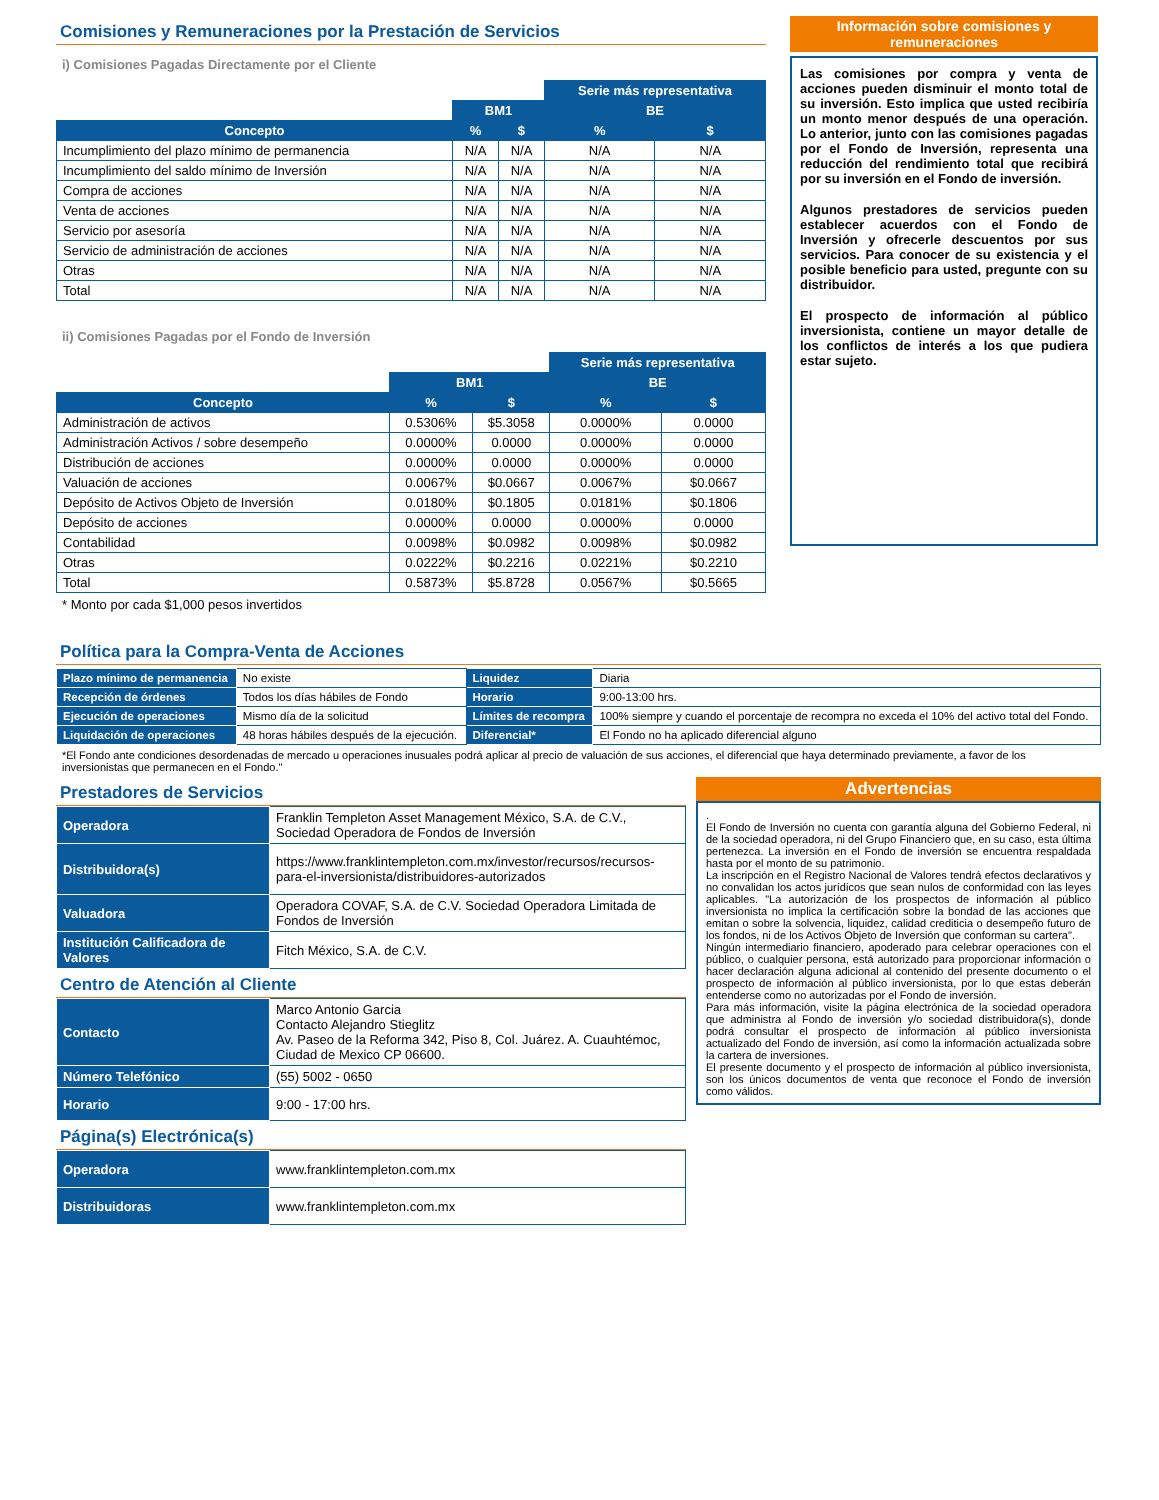Comisiones y Remuneraciones por la Prestación de Servicios
i) Comisiones Pagadas Directamente por el Cliente
| | | | Serie más representativa | |
| | BM1 | | BE | |
| Concepto | % | $ | % | $ |
| Incumplimiento del plazo mínimo de permanencia | N/A | N/A | N/A | N/A |
| Incumplimiento del saldo mínimo de Inversión | N/A | N/A | N/A | N/A |
| Compra de acciones | N/A | N/A | N/A | N/A |
| Venta de acciones | N/A | N/A | N/A | N/A |
| Servicio por asesoría | N/A | N/A | N/A | N/A |
| Servicio de administración de acciones | N/A | N/A | N/A | N/A |
| Otras | N/A | N/A | N/A | N/A |
| Total | N/A | N/A | N/A | N/A |
ii) Comisiones Pagadas por el Fondo de Inversión
| | | | Serie más representativa | |
| | BM1 | | BE | |
| Concepto | % | $ | % | $ |
| Administración de activos | 0.5306% | $5.3058 | 0.0000% | 0.0000 |
| Administración Activos / sobre desempeño | 0.0000% | 0.0000 | 0.0000% | 0.0000 |
| Distribución de acciones | 0.0000% | 0.0000 | 0.0000% | 0.0000 |
| Valuación de acciones | 0.0067% | $0.0667 | 0.0067% | $0.0667 |
| Depósito de Activos Objeto de Inversión | 0.0180% | $0.1805 | 0.0181% | $0.1806 |
| Depósito de acciones | 0.0000% | 0.0000 | 0.0000% | 0.0000 |
| Contabilidad | 0.0098% | $0.0982 | 0.0098% | $0.0982 |
| Otras | 0.0222% | $0.2216 | 0.0221% | $0.2210 |
| Total | 0.5873% | $5.8728 | 0.0567% | $0.5665 |
* Monto por cada $1,000 pesos invertidos
Información sobre comisiones y remuneraciones
Las comisiones por compra y venta de acciones pueden disminuir el monto total de su inversión. Esto implica que usted recibiría un monto menor después de una operación. Lo anterior, junto con las comisiones pagadas por el Fondo de Inversión, representa una reducción del rendimiento total que recibirá por su inversión en el Fondo de inversión.
Algunos prestadores de servicios pueden establecer acuerdos con el Fondo de Inversión y ofrecerle descuentos por sus servicios. Para conocer de su existencia y el posible beneficio para usted, pregunte con su distribuidor.
El prospecto de información al público inversionista, contiene un mayor detalle de los conflictos de interés a los que pudiera estar sujeto.
Política para la Compra-Venta de Acciones
| Plazo mínimo de permanencia | No existe | Liquidez | Diaria |
| Recepción de órdenes | Todos los días hábiles de Fondo | Horario | 9:00-13:00 hrs. |
| Ejecución de operaciones | Mismo día de la solicitud | Límites de recompra | 100% siempre y cuando el porcentaje de recompra no exceda el 10% del activo total del Fondo. |
| Liquidación de operaciones | 48 horas hábiles después de la ejecución. | Diferencial* | El Fondo no ha aplicado diferencial alguno |
*El Fondo ante condiciones desordenadas de mercado u operaciones inusuales podrá aplicar al precio de valuación de sus acciones, el diferencial que haya determinado previamente, a favor de los inversionistas que permanecen en el Fondo."
Prestadores de Servicios
| Operadora | Franklin Templeton Asset Management México, S.A. de C.V., Sociedad Operadora de Fondos de Inversión |
| Distribuidora(s) | https://www.franklintempleton.com.mx/investor/recursos/recursos-para-el-inversionista/distribuidores-autorizados |
| Valuadora | Operadora COVAF, S.A. de C.V. Sociedad Operadora Limitada de Fondos de Inversión |
| Institución Calificadora de Valores | Fitch México, S.A. de C.V. |
Centro de Atención al Cliente
| Contacto | Marco Antonio Garcia Contacto Alejandro Stieglitz Av. Paseo de la Reforma 342, Piso 8, Col. Juárez. A. Cuauhtémoc, Ciudad de Mexico CP 06600. |
| Número Telefónico | (55) 5002 - 0650 |
| Horario | 9:00 - 17:00 hrs. |
Página(s) Electrónica(s)
| Operadora | www.franklintempleton.com.mx |
| Distribuidoras | www.franklintempleton.com.mx |
Advertencias
.
El Fondo de Inversión no cuenta con garantía alguna del Gobierno Federal, ni de la sociedad operadora, ni del Grupo Financiero que, en su caso, esta última pertenezca. La inversión en el Fondo de inversión se encuentra respaldada hasta por el monto de su patrimonio.
La inscripción en el Registro Nacional de Valores tendrá efectos declarativos y no convalidan los actos jurídicos que sean nulos de conformidad con las leyes aplicables. "La autorización de los prospectos de información al público inversionista no implica la certificación sobre la bondad de las acciones que emitan o sobre la solvencia, liquidez, calidad crediticia o desempeño futuro de los fondos, ni de los Activos Objeto de Inversión que conforman su cartera".
Ningún intermediario financiero, apoderado para celebrar operaciones con el público, o cualquier persona, está autorizado para proporcionar información o hacer declaración alguna adicional al contenido del presente documento o el prospecto de información al público inversionista, por lo que estas deberán entenderse como no autorizadas por el Fondo de inversión.
Para más información, visite la página electrónica de la sociedad operadora que administra al Fondo de inversión y/o sociedad distribuidora(s), donde podrá consultar el prospecto de información al público inversionista actualizado del Fondo de inversión, así como la información actualizada sobre la cartera de inversiones.
El presente documento y el prospecto de información al público inversionista, son los únicos documentos de venta que reconoce el Fondo de inversión como válidos.